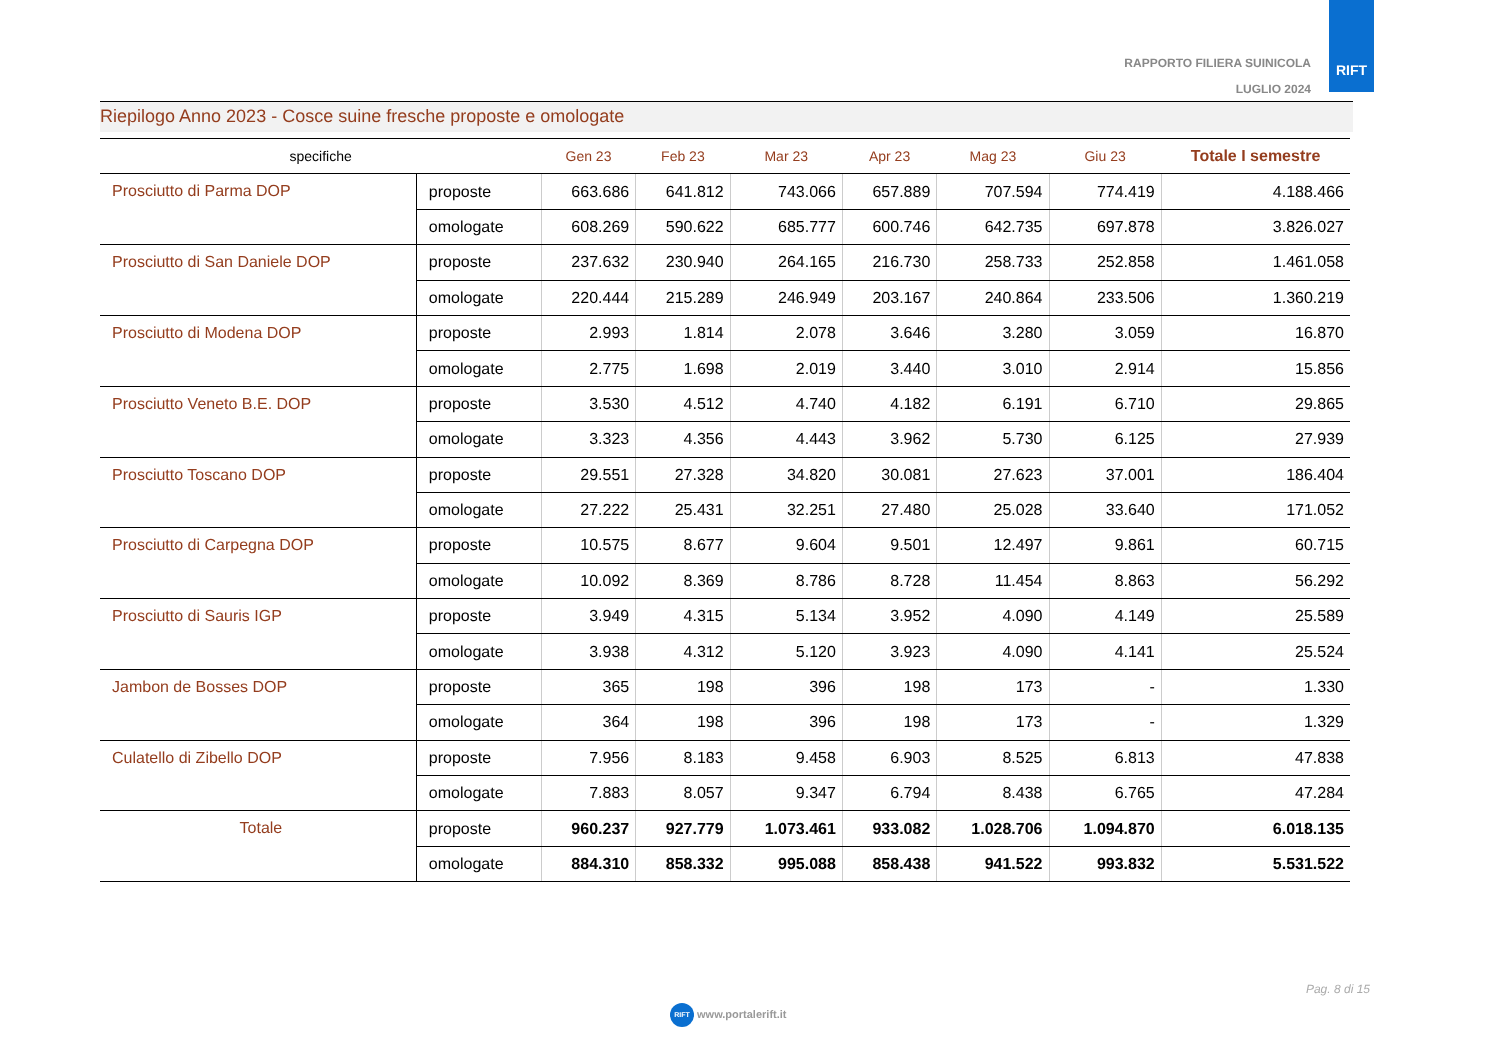RAPPORTO FILIERA SUINICOLA
LUGLIO 2024
RIFT
Riepilogo Anno 2023 - Cosce suine fresche proposte e omologate
| specifiche | | Gen 23 | Feb 23 | Mar 23 | Apr 23 | Mag 23 | Giu 23 | Totale I semestre |
| --- | --- | --- | --- | --- | --- | --- | --- | --- |
| Prosciutto di Parma DOP | proposte | 663.686 | 641.812 | 743.066 | 657.889 | 707.594 | 774.419 | 4.188.466 |
| | omologate | 608.269 | 590.622 | 685.777 | 600.746 | 642.735 | 697.878 | 3.826.027 |
| Prosciutto di San Daniele DOP | proposte | 237.632 | 230.940 | 264.165 | 216.730 | 258.733 | 252.858 | 1.461.058 |
| | omologate | 220.444 | 215.289 | 246.949 | 203.167 | 240.864 | 233.506 | 1.360.219 |
| Prosciutto di Modena DOP | proposte | 2.993 | 1.814 | 2.078 | 3.646 | 3.280 | 3.059 | 16.870 |
| | omologate | 2.775 | 1.698 | 2.019 | 3.440 | 3.010 | 2.914 | 15.856 |
| Prosciutto Veneto B.E. DOP | proposte | 3.530 | 4.512 | 4.740 | 4.182 | 6.191 | 6.710 | 29.865 |
| | omologate | 3.323 | 4.356 | 4.443 | 3.962 | 5.730 | 6.125 | 27.939 |
| Prosciutto Toscano DOP | proposte | 29.551 | 27.328 | 34.820 | 30.081 | 27.623 | 37.001 | 186.404 |
| | omologate | 27.222 | 25.431 | 32.251 | 27.480 | 25.028 | 33.640 | 171.052 |
| Prosciutto di Carpegna DOP | proposte | 10.575 | 8.677 | 9.604 | 9.501 | 12.497 | 9.861 | 60.715 |
| | omologate | 10.092 | 8.369 | 8.786 | 8.728 | 11.454 | 8.863 | 56.292 |
| Prosciutto di Sauris IGP | proposte | 3.949 | 4.315 | 5.134 | 3.952 | 4.090 | 4.149 | 25.589 |
| | omologate | 3.938 | 4.312 | 5.120 | 3.923 | 4.090 | 4.141 | 25.524 |
| Jambon de Bosses DOP | proposte | 365 | 198 | 396 | 198 | 173 | - | 1.330 |
| | omologate | 364 | 198 | 396 | 198 | 173 | - | 1.329 |
| Culatello di Zibello DOP | proposte | 7.956 | 8.183 | 9.458 | 6.903 | 8.525 | 6.813 | 47.838 |
| | omologate | 7.883 | 8.057 | 9.347 | 6.794 | 8.438 | 6.765 | 47.284 |
| Totale | proposte | 960.237 | 927.779 | 1.073.461 | 933.082 | 1.028.706 | 1.094.870 | 6.018.135 |
| | omologate | 884.310 | 858.332 | 995.088 | 858.438 | 941.522 | 993.832 | 5.531.522 |
Pag. 8 di 15
RIFT www.portalerift.it